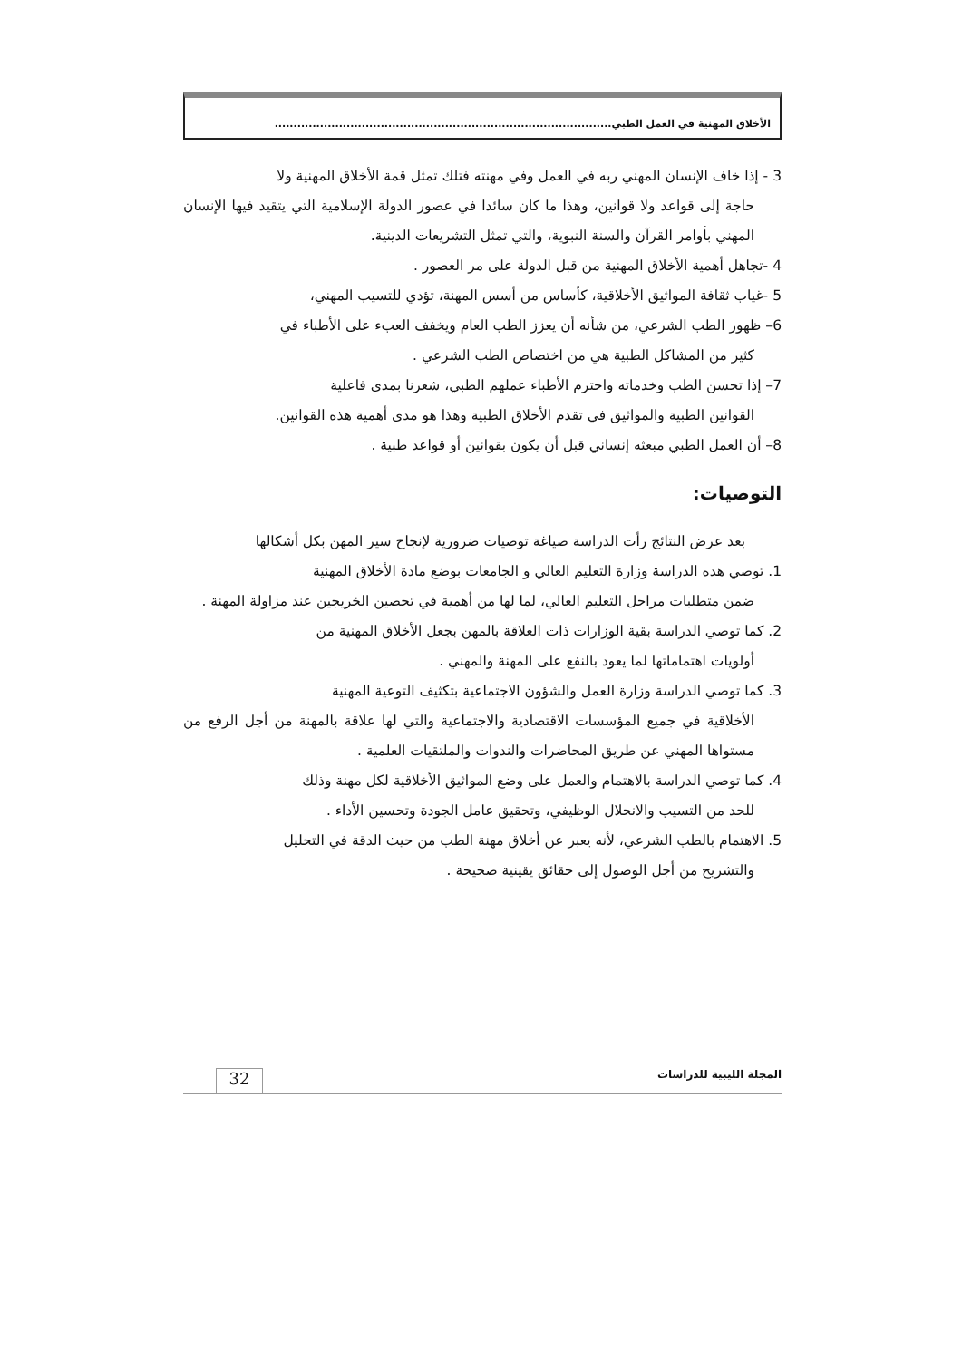الأخلاق المهنية في العمل الطبي.........................................................................................
3 - إذا خاف الإنسان المهني ربه في العمل وفي مهنته فتلك تمثل قمة الأخلاق المهنية ولا
حاجة إلى قواعد ولا قوانين، وهذا ما كان سائدا في عصور الدولة الإسلامية التي يتقيد فيها الإنسان المهني بأوامر القرآن والسنة النبوية، والتي تمثل التشريعات الدينية.
4 -تجاهل أهمية الأخلاق المهنية من قبل الدولة على مر العصور .
5 -غياب ثقافة المواثيق الأخلاقية، كأساس من أسس المهنة، تؤدي للتسيب المهني،
6– ظهور الطب الشرعي، من شأنه أن يعزز الطب العام ويخفف العبء على الأطباء في
كثير من المشاكل الطبية هي من اختصاص الطب الشرعي .
7– إذا تحسن الطب وخدماته واحترم الأطباء عملهم الطبي، شعرنا بمدى فاعلية
القوانين الطبية والمواثيق في تقدم الأخلاق الطبية وهذا هو مدى أهمية هذه القوانين.
8– أن العمل الطبي مبعثه إنساني قبل أن يكون بقوانين أو قواعد طبية .
التوصيات:
بعد عرض النتائج رأت الدراسة صياغة توصيات ضرورية لإنجاح سير المهن بكل أشكالها
1. توصي هذه الدراسة وزارة التعليم العالي و الجامعات بوضع مادة الأخلاق المهنية
ضمن متطلبات مراحل التعليم العالي، لما لها من أهمية في تحصين الخريجين عند مزاولة المهنة .
2. كما توصي الدراسة بقية الوزارات ذات العلاقة بالمهن بجعل الأخلاق المهنية من
أولويات اهتماماتها لما يعود بالنفع على المهنة والمهني .
3. كما توصي الدراسة وزارة العمل والشؤون الاجتماعية بتكثيف التوعية المهنية
الأخلاقية في جميع المؤسسات الاقتصادية والاجتماعية والتي لها علاقة بالمهنة من أجل الرفع من مستواها المهني عن طريق المحاضرات والندوات والملتقيات العلمية .
4. كما توصي الدراسة بالاهتمام والعمل على وضع المواثيق الأخلاقية لكل مهنة وذلك
للحد من التسيب والانحلال الوظيفي، وتحقيق عامل الجودة وتحسين الأداء .
5. الاهتمام بالطب الشرعي، لأنه يعبر عن أخلاق مهنة الطب من حيث الدقة في التحليل
والتشريح من أجل الوصول إلى حقائق يقينية صحيحة .
المجلة الليبية للدراسات
32